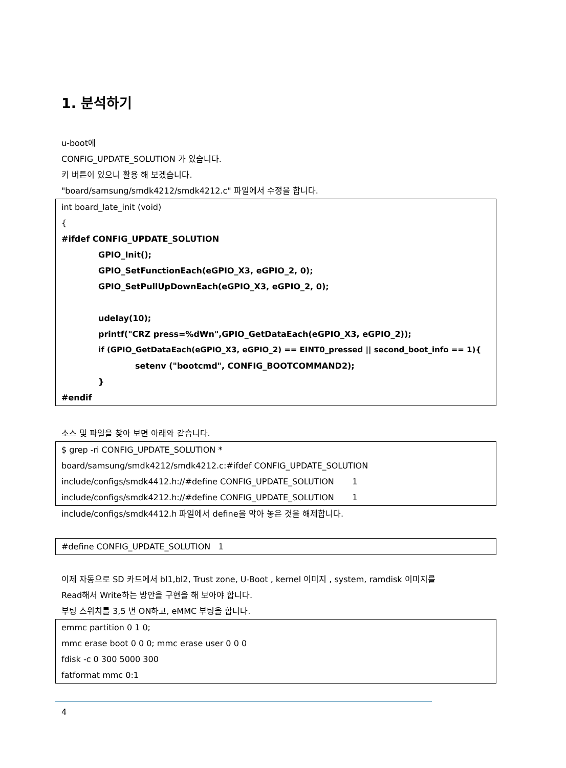1. 분석하기
u-boot에
CONFIG_UPDATE_SOLUTION 가 있습니다.
키 버튼이 있으니 활용 해 보겠습니다.
"board/samsung/smdk4212/smdk4212.c" 파일에서 수정을 합니다.
int board_late_init (void)
{
#ifdef CONFIG_UPDATE_SOLUTION
GPIO_Init();
GPIO_SetFunctionEach(eGPIO_X3, eGPIO_2, 0);
GPIO_SetPullUpDownEach(eGPIO_X3, eGPIO_2, 0);
udelay(10);
printf("CRZ press=%d₩n",GPIO_GetDataEach(eGPIO_X3, eGPIO_2));
if (GPIO_GetDataEach(eGPIO_X3, eGPIO_2) == EINT0_pressed || second_boot_info == 1){
setenv ("bootcmd", CONFIG_BOOTCOMMAND2);
}
#endif
소스 및 파일을 찾아 보면 아래와 같습니다.
$ grep -ri CONFIG_UPDATE_SOLUTION *
board/samsung/smdk4212/smdk4212.c:#ifdef CONFIG_UPDATE_SOLUTION
include/configs/smdk4412.h://#define CONFIG_UPDATE_SOLUTION 1
include/configs/smdk4212.h://#define CONFIG_UPDATE_SOLUTION 1
include/configs/smdk4412.h 파일에서 define을 막아 놓은 것을 해제합니다.
#define CONFIG_UPDATE_SOLUTION 1
이제 자동으로 SD 카드에서 bl1,bl2, Trust zone, U-Boot , kernel 이미지 , system, ramdisk 이미지를
Read해서 Write하는 방안을 구현을 해 보아야 합니다.
부팅 스위치를 3,5 번 ON하고, eMMC 부팅을 합니다.
emmc partition 0 1 0;
mmc erase boot 0 0 0; mmc erase user 0 0 0
fdisk -c 0 300 5000 300
fatformat mmc 0:1
4